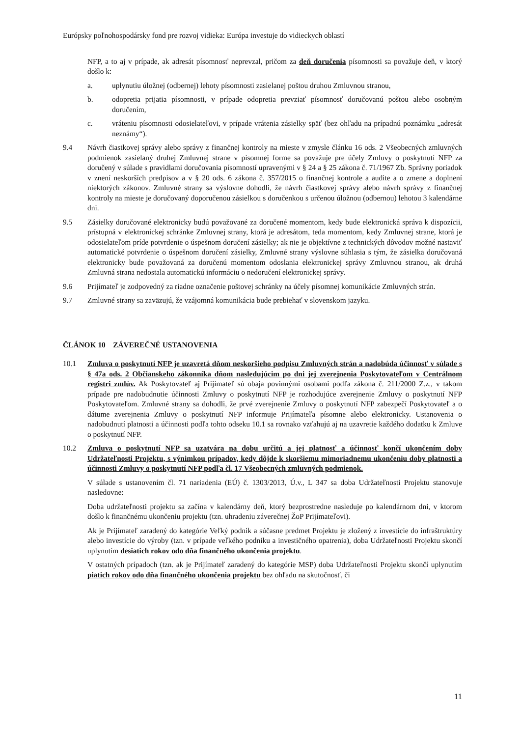Európsky poľnohospodársky fond pre rozvoj vidieka: Európa investuje do vidieckych oblastí
NFP, a to aj v prípade, ak adresát písomnosť neprevzal, pričom za deň doručenia písomnosti sa považuje deň, v ktorý došlo k:
a. uplynutiu úložnej (odbernej) lehoty písomnosti zasielanej poštou druhou Zmluvnou stranou,
b. odopretia prijatia písomnosti, v prípade odopretia prevziať písomnosť doručovanú poštou alebo osobným doručením,
c. vráteniu písomnosti odosielateľovi, v prípade vrátenia zásielky späť (bez ohľadu na prípadnú poznámku „adresát neznámy“).
9.4 Návrh čiastkovej správy alebo správy z finančnej kontroly na mieste v zmysle článku 16 ods. 2 Všeobecných zmluvných podmienok zasielaný druhej Zmluvnej strane v písomnej forme sa považuje pre účely Zmluvy o poskytnutí NFP za doručený v súlade s pravidlami doručovania písomností upravenými v § 24 a § 25 zákona č. 71/1967 Zb. Správny poriadok v znení neskorších predpisov a v § 20 ods. 6 zákona č. 357/2015 o finančnej kontrole a audite a o zmene a doplnení niektorých zákonov. Zmluvné strany sa výslovne dohodli, že návrh čiastkovej správy alebo návrh správy z finančnej kontroly na mieste je doručovaný doporučenou zásielkou s doručenkou s určenou úložnou (odbernou) lehotou 3 kalendárne dni.
9.5 Zásielky doručované elektronicky budú považované za doručené momentom, kedy bude elektronická správa k dispozícii, prístupná v elektronickej schránke Zmluvnej strany, ktorá je adresátom, teda momentom, kedy Zmluvnej strane, ktorá je odosielateľom príde potvrdenie o úspešnom doručení zásielky; ak nie je objektívne z technických dôvodov možné nastaviť automatické potvrdenie o úspešnom doručení zásielky, Zmluvné strany výslovne súhlasia s tým, že zásielka doručovaná elektronicky bude považovaná za doručenú momentom odoslania elektronickej správy Zmluvnou stranou, ak druhá Zmluvná strana nedostala automatickú informáciu o nedoručení elektronickej správy.
9.6 Prijímateľ je zodpovedný za riadne označenie poštovej schránky na účely písomnej komunikácie Zmluvných strán.
9.7 Zmluvné strany sa zaväzujú, že vzájomná komunikácia bude prebiehať v slovenskom jazyku.
ČLÁNOK 10 ZÁVEREČNÉ USTANOVENIA
10.1 Zmluva o poskytnutí NFP je uzavretá dňom neskoršieho podpisu Zmluvných strán a nadobúda účinnosť v súlade s § 47a ods. 2 Občianskeho zákonníka dňom nasledujúcim po dni jej zverejnenia Poskytovateľom v Centrálnom registri zmlúv. Ak Poskytovateľ aj Prijímateľ sú obaja povinnými osobami podľa zákona č. 211/2000 Z.z., v takom prípade pre nadobudnutie účinnosti Zmluvy o poskytnutí NFP je rozhodujúce zverejnenie Zmluvy o poskytnutí NFP Poskytovateľom. Zmluvné strany sa dohodli, že prvé zverejnenie Zmluvy o poskytnutí NFP zabezpečí Poskytovateľ a o dátume zverejnenia Zmluvy o poskytnutí NFP informuje Prijímateľa písomne alebo elektronicky. Ustanovenia o nadobudnutí platnosti a účinnosti podľa tohto odseku 10.1 sa rovnako vzťahujú aj na uzavretie každého dodatku k Zmluve o poskytnutí NFP.
10.2 Zmluva o poskytnutí NFP sa uzatvára na dobu určitú a jej platnosť a účinnosť končí ukončením doby Udržateľnosti Projektu, s výnimkou prípadov, kedy dôjde k skoršiemu mimoriadnemu ukončeniu doby platnosti a účinnosti Zmluvy o poskytnutí NFP podľa čl. 17 Všeobecných zmluvných podmienok.
V súlade s ustanovením čl. 71 nariadenia (EÚ) č. 1303/2013, Ú.v., L 347 sa doba Udržateľnosti Projektu stanovuje nasledovne:
Doba udržateľnosti projektu sa začína v kalendárny deň, ktorý bezprostredne nasleduje po kalendárnom dni, v ktorom došlo k finančnému ukončeniu projektu (tzn. uhradeniu záverečnej ŽoP Prijímateľovi).
Ak je Prijímateľ zaradený do kategórie Veľký podnik a súčasne predmet Projektu je zložený z investície do infraštruktúry alebo investície do výroby (tzn. v prípade veľkého podniku a investičného opatrenia), doba Udržateľnosti Projektu skončí uplynutím desiatich rokov odo dňa finančného ukončenia projektu.
V ostatných prípadoch (tzn. ak je Prijímateľ zaradený do kategórie MSP) doba Udržateľnosti Projektu skončí uplynutím piatich rokov odo dňa finančného ukončenia projektu bez ohľadu na skutočnosť, či
11